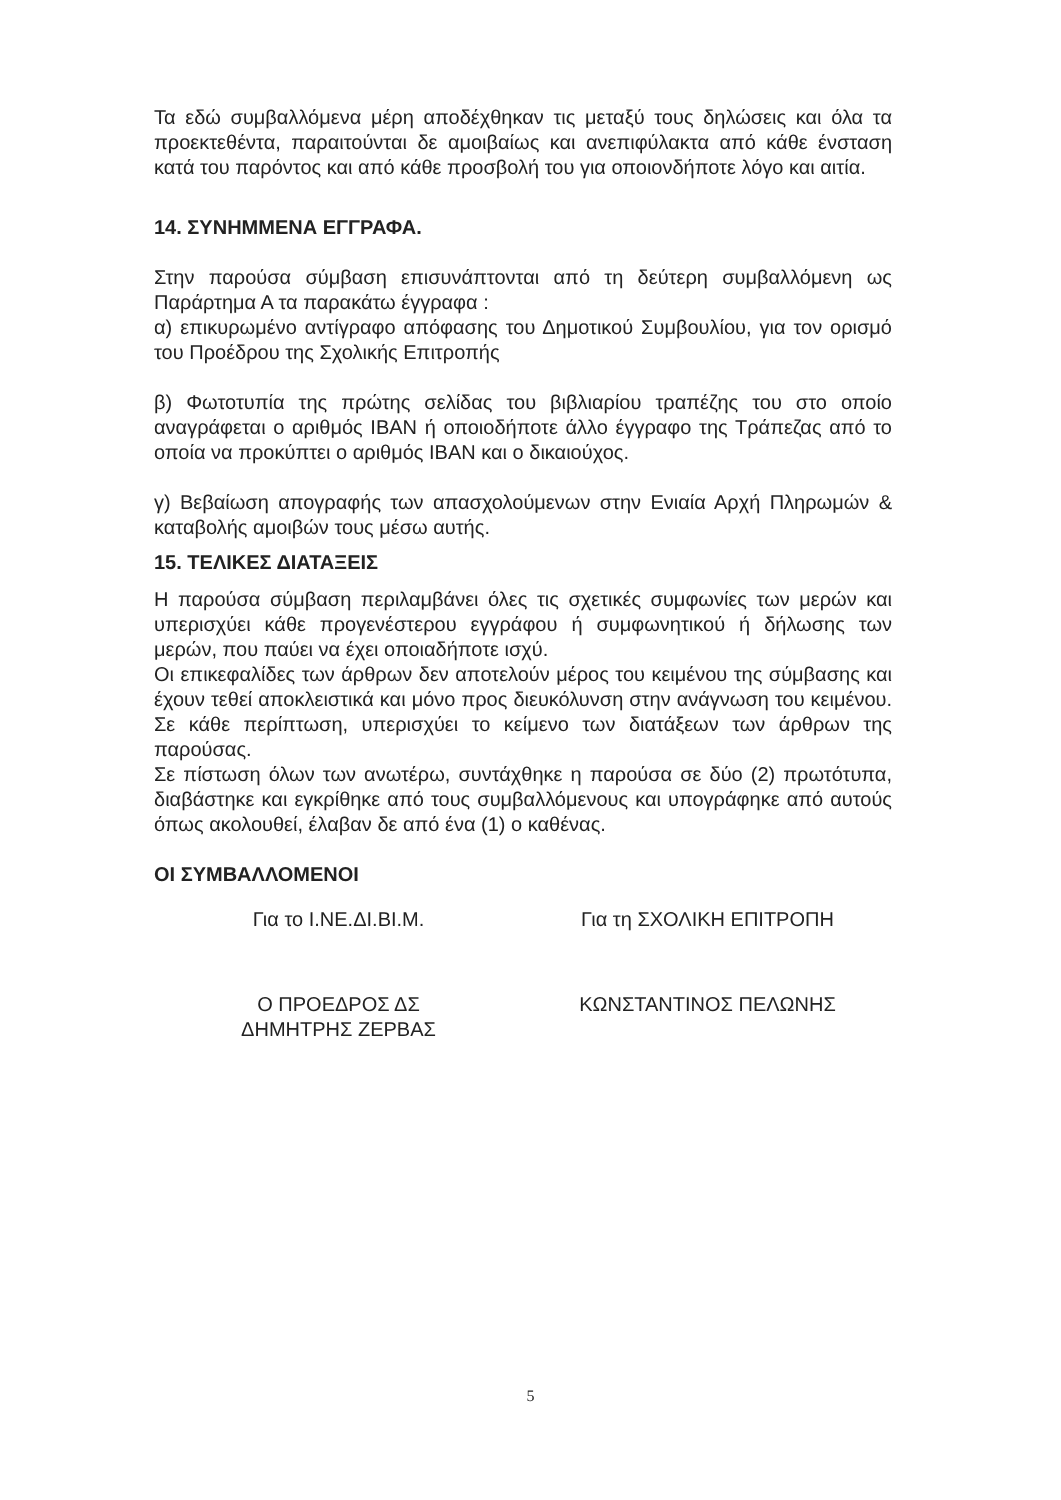Τα εδώ συμβαλλόμενα μέρη αποδέχθηκαν τις μεταξύ τους δηλώσεις και όλα τα προεκτεθέντα, παραιτούνται δε αμοιβαίως και ανεπιφύλακτα από κάθε ένσταση κατά του παρόντος και από κάθε προσβολή του για οποιονδήποτε λόγο και αιτία.
14. ΣΥΝΗΜΜΕΝΑ ΕΓΓΡΑΦΑ.
Στην παρούσα σύμβαση επισυνάπτονται από τη δεύτερη συμβαλλόμενη ως Παράρτημα Α τα παρακάτω έγγραφα :
α) επικυρωμένο αντίγραφο απόφασης του Δημοτικού Συμβουλίου, για τον ορισμό του Προέδρου της Σχολικής Επιτροπής
β) Φωτοτυπία της πρώτης σελίδας του βιβλιαρίου τραπέζης του στο οποίο αναγράφεται ο αριθμός ΙΒΑΝ ή οποιοδήποτε άλλο έγγραφο της Τράπεζας από το οποία να προκύπτει ο αριθμός ΙΒΑΝ και ο δικαιούχος.
γ) Βεβαίωση απογραφής των απασχολούμενων στην Ενιαία Αρχή Πληρωμών & καταβολής αμοιβών τους μέσω αυτής.
15. ΤΕΛΙΚΕΣ ΔΙΑΤΑΞΕΙΣ
Η παρούσα σύμβαση περιλαμβάνει όλες τις σχετικές συμφωνίες των μερών και υπερισχύει κάθε προγενέστερου εγγράφου ή συμφωνητικού ή δήλωσης των μερών, που παύει να έχει οποιαδήποτε ισχύ.
Οι επικεφαλίδες των άρθρων δεν αποτελούν μέρος του κειμένου της σύμβασης και έχουν τεθεί αποκλειστικά και μόνο προς διευκόλυνση στην ανάγνωση του κειμένου. Σε κάθε περίπτωση, υπερισχύει το κείμενο των διατάξεων των άρθρων της παρούσας.
Σε πίστωση όλων των ανωτέρω, συντάχθηκε η παρούσα σε δύο (2) πρωτότυπα, διαβάστηκε και εγκρίθηκε από τους συμβαλλόμενους και υπογράφηκε από αυτούς όπως ακολουθεί, έλαβαν δε από ένα (1) ο καθένας.
ΟΙ ΣΥΜΒΑΛΛΟΜΕΝΟΙ
Για το Ι.ΝΕ.ΔΙ.ΒΙ.Μ. Για τη ΣΧΟΛΙΚΗ ΕΠΙΤΡΟΠΗ
Ο ΠΡΟΕΔΡΟΣ ΔΣ
ΔΗΜΗΤΡΗΣ ΖΕΡΒΑΣ
ΚΩΝΣΤΑΝΤΙΝΟΣ ΠΕΛΩΝΗΣ
5